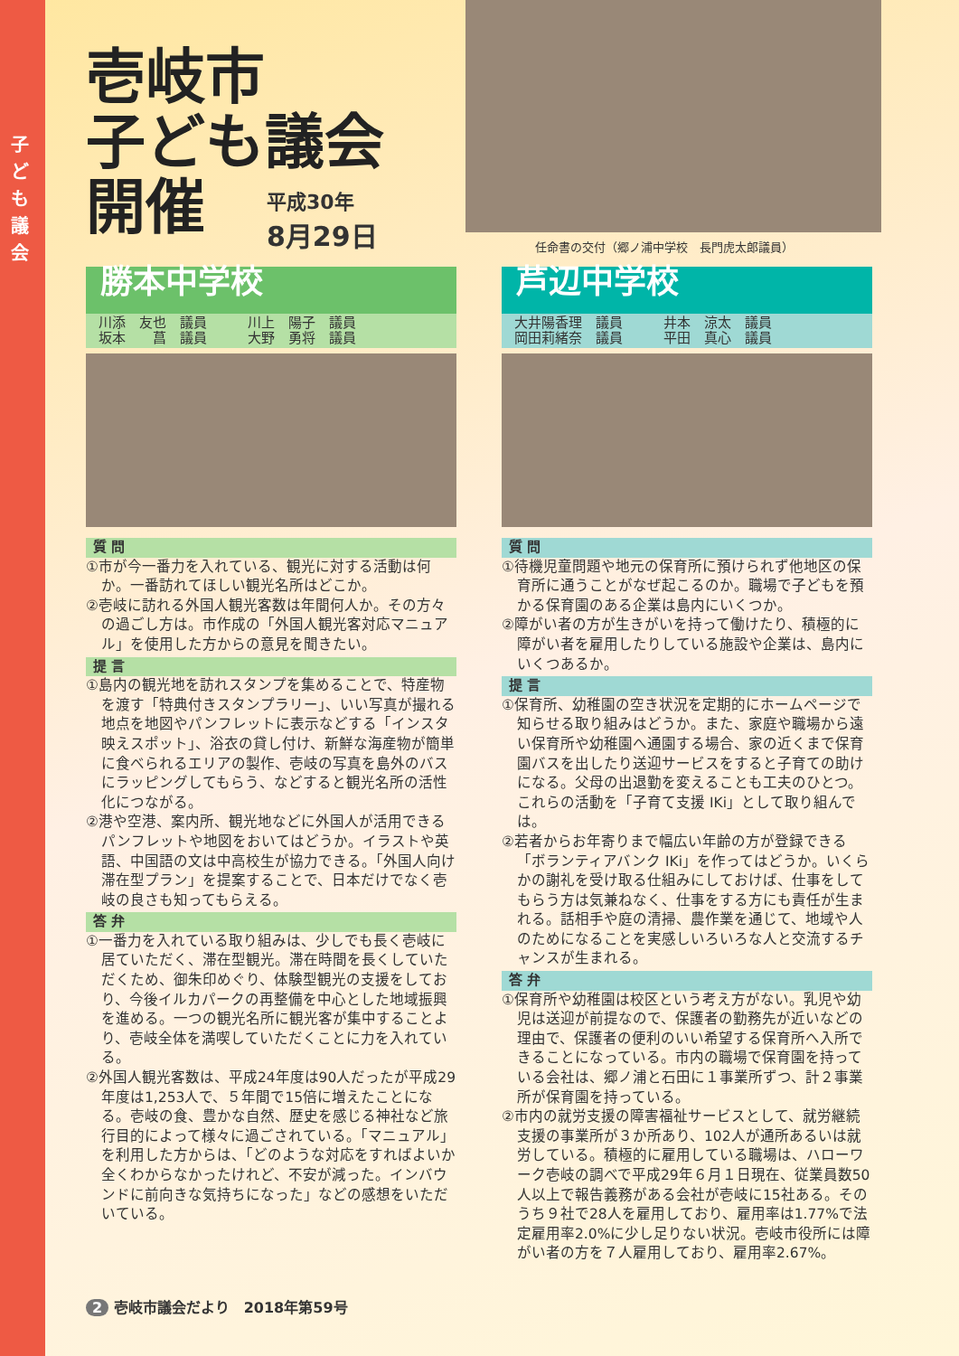子ども議会
壱岐市
子ども議会
開催
平成30年
8月29日
任命書の交付（郷ノ浦中学校　長門虎太郎議員）
勝本中学校
川添　友也　議員　　　川上　陽子　議員
坂本　　菖　議員　　　大野　勇将　議員
質 問
①市が今一番力を入れている、観光に対する活動は何か。一番訪れてほしい観光名所はどこか。
②壱岐に訪れる外国人観光客数は年間何人か。その方々の過ごし方は。市作成の「外国人観光客対応マニュアル」を使用した方からの意見を聞きたい。
提 言
①島内の観光地を訪れスタンプを集めることで、特産物を渡す「特典付きスタンプラリー」、いい写真が撮れる地点を地図やパンフレットに表示などする「インスタ映えスポット」、浴衣の貸し付け、新鮮な海産物が簡単に食べられるエリアの製作、壱岐の写真を島外のバスにラッピングしてもらう、などすると観光名所の活性化につながる。
②港や空港、案内所、観光地などに外国人が活用できるパンフレットや地図をおいてはどうか。イラストや英語、中国語の文は中高校生が協力できる。「外国人向け滞在型プラン」を提案することで、日本だけでなく壱岐の良さも知ってもらえる。
答 弁
①一番力を入れている取り組みは、少しでも長く壱岐に居ていただく、滞在型観光。滞在時間を長くしていただくため、御朱印めぐり、体験型観光の支援をしており、今後イルカパークの再整備を中心とした地域振興を進める。一つの観光名所に観光客が集中することより、壱岐全体を満喫していただくことに力を入れている。
②外国人観光客数は、平成24年度は90人だったが平成29年度は1,253人で、５年間で15倍に増えたことになる。壱岐の食、豊かな自然、歴史を感じる神社など旅行目的によって様々に過ごされている。「マニュアル」を利用した方からは、「どのような対応をすればよいか全くわからなかったけれど、不安が減った。インバウンドに前向きな気持ちになった」などの感想をいただいている。
芦辺中学校
大井陽香理　議員　　　井本　涼太　議員
岡田莉緒奈　議員　　　平田　真心　議員
質 問
①待機児童問題や地元の保育所に預けられず他地区の保育所に通うことがなぜ起こるのか。職場で子どもを預かる保育園のある企業は島内にいくつか。
②障がい者の方が生きがいを持って働けたり、積極的に障がい者を雇用したりしている施設や企業は、島内にいくつあるか。
提 言
①保育所、幼稚園の空き状況を定期的にホームページで知らせる取り組みはどうか。また、家庭や職場から遠い保育所や幼稚園へ通園する場合、家の近くまで保育園バスを出したり送迎サービスをすると子育ての助けになる。父母の出退勤を変えることも工夫のひとつ。これらの活動を「子育て支援 IKi」として取り組んでは。
②若者からお年寄りまで幅広い年齢の方が登録できる「ボランティアバンク IKi」を作ってはどうか。いくらかの謝礼を受け取る仕組みにしておけば、仕事をしてもらう方は気兼ねなく、仕事をする方にも責任が生まれる。話相手や庭の清掃、農作業を通じて、地域や人のためになることを実感しいろいろな人と交流するチャンスが生まれる。
答 弁
①保育所や幼稚園は校区という考え方がない。乳児や幼児は送迎が前提なので、保護者の勤務先が近いなどの理由で、保護者の便利のいい希望する保育所へ入所できることになっている。市内の職場で保育園を持っている会社は、郷ノ浦と石田に１事業所ずつ、計２事業所が保育園を持っている。
②市内の就労支援の障害福祉サービスとして、就労継続支援の事業所が３か所あり、102人が通所あるいは就労している。積極的に雇用している職場は、ハローワーク壱岐の調べで平成29年６月１日現在、従業員数50人以上で報告義務がある会社が壱岐に15社ある。そのうち９社で28人を雇用しており、雇用率は1.77%で法定雇用率2.0%に少し足りない状況。壱岐市役所には障がい者の方を７人雇用しており、雇用率2.67%。
2 壱岐市議会だより　2018年第59号